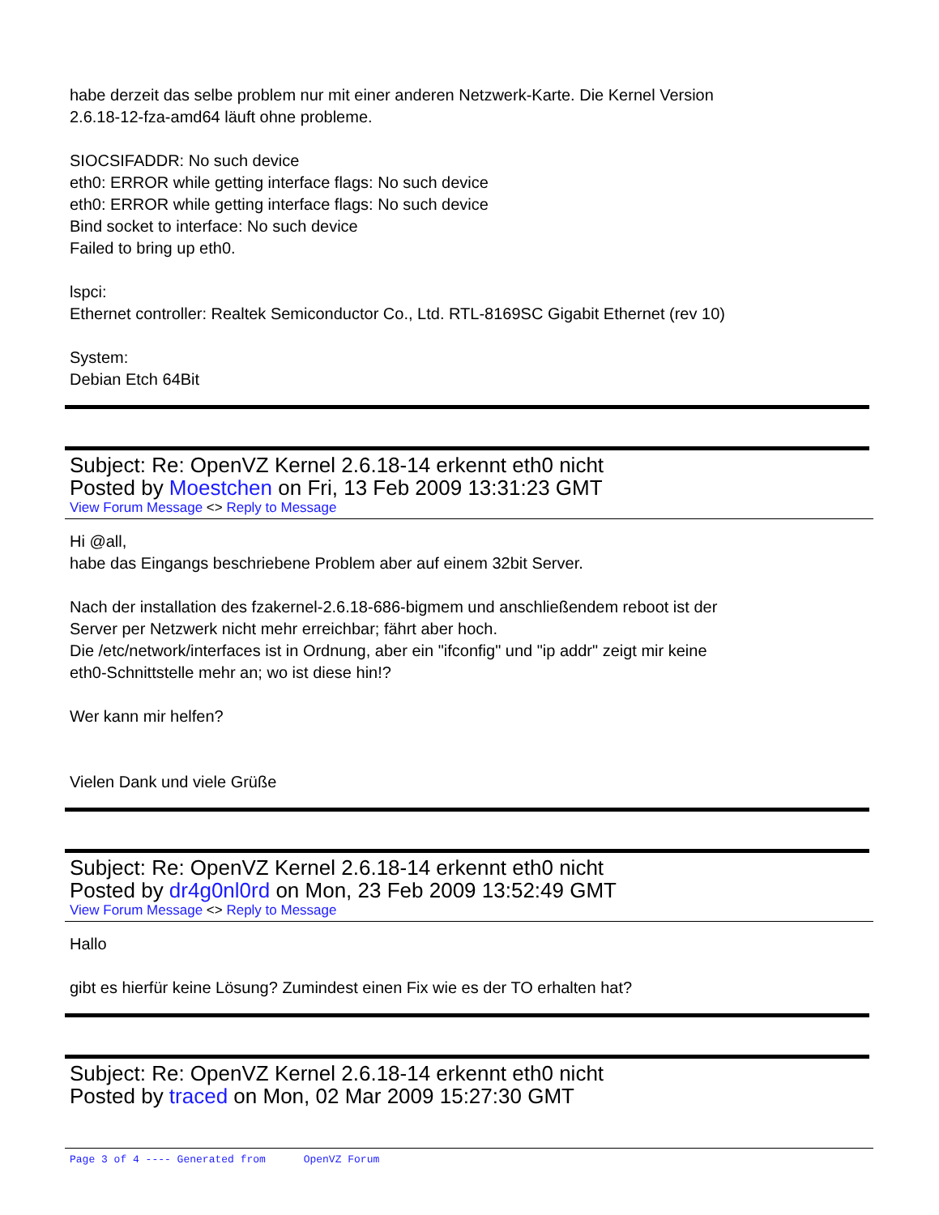habe derzeit das selbe problem nur mit einer anderen Netzwerk-Karte. Die Kernel Version
2.6.18-12-fza-amd64 läuft ohne probleme.
SIOCSIFADDR: No such device
eth0: ERROR while getting interface flags: No such device
eth0: ERROR while getting interface flags: No such device
Bind socket to interface: No such device
Failed to bring up eth0.
lspci:
Ethernet controller: Realtek Semiconductor Co., Ltd. RTL-8169SC Gigabit Ethernet (rev 10)
System:
Debian Etch 64Bit
Subject: Re: OpenVZ Kernel 2.6.18-14 erkennt eth0 nicht
Posted by Moestchen on Fri, 13 Feb 2009 13:31:23 GMT
View Forum Message <> Reply to Message
Hi @all,
habe das Eingangs beschriebene Problem aber auf einem 32bit Server.
Nach der installation des fzakernel-2.6.18-686-bigmem und anschließendem reboot ist der
Server per Netzwerk nicht mehr erreichbar; fährt aber hoch.
Die /etc/network/interfaces ist in Ordnung, aber ein "ifconfig" und "ip addr" zeigt mir keine
eth0-Schnittstelle mehr an; wo ist diese hin!?
Wer kann mir helfen?
Vielen Dank und viele Grüße
Subject: Re: OpenVZ Kernel 2.6.18-14 erkennt eth0 nicht
Posted by dr4g0nl0rd on Mon, 23 Feb 2009 13:52:49 GMT
View Forum Message <> Reply to Message
Hallo
gibt es hierfür keine Lösung? Zumindest einen Fix wie es der TO erhalten hat?
Subject: Re: OpenVZ Kernel 2.6.18-14 erkennt eth0 nicht
Posted by traced on Mon, 02 Mar 2009 15:27:30 GMT
Page 3 of 4 ---- Generated from OpenVZ Forum